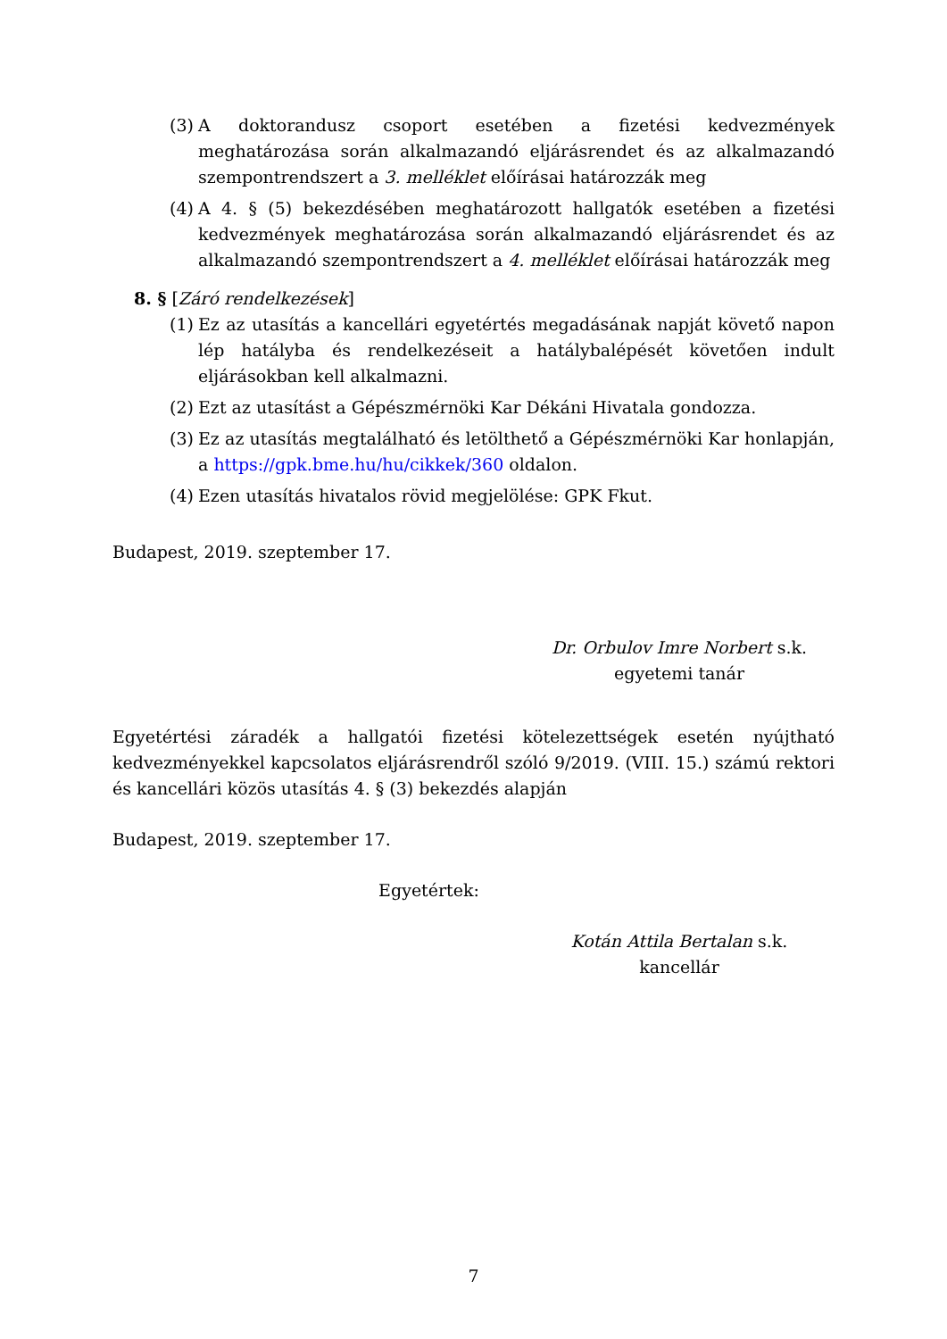(3) A doktorandusz csoport esetében a fizetési kedvezmények meghatározása során alkalmazandó eljárásrendet és az alkalmazandó szempontrendszert a 3. melléklet előírásai határozzák meg
(4) A 4. § (5) bekezdésében meghatározott hallgatók esetében a fizetési kedvezmények meghatározása során alkalmazandó eljárásrendet és az alkalmazandó szempontrendszert a 4. melléklet előírásai határozzák meg
8. § [Záró rendelkezések]
(1) Ez az utasítás a kancellári egyetértés megadásának napját követő napon lép hatályba és rendelkezéseit a hatálybalépését követően indult eljárásokban kell alkalmazni.
(2) Ezt az utasítást a Gépészmérnöki Kar Dékáni Hivatala gondozza.
(3) Ez az utasítás megtalálható és letölthető a Gépészmérnöki Kar honlapján, a https://gpk.bme.hu/hu/cikkek/360 oldalon.
(4) Ezen utasítás hivatalos rövid megjelölése: GPK Fkut.
Budapest, 2019. szeptember 17.
Dr. Orbulov Imre Norbert s.k.
egyetemi tanár
Egyetértési záradék a hallgatói fizetési kötelezettségek esetén nyújtható kedvezményekkel kapcsolatos eljárásrendről szóló 9/2019. (VIII. 15.) számú rektori és kancellári közös utasítás 4. § (3) bekezdés alapján
Budapest, 2019. szeptember 17.
Egyetértek:
Kotán Attila Bertalan s.k.
kancellár
7